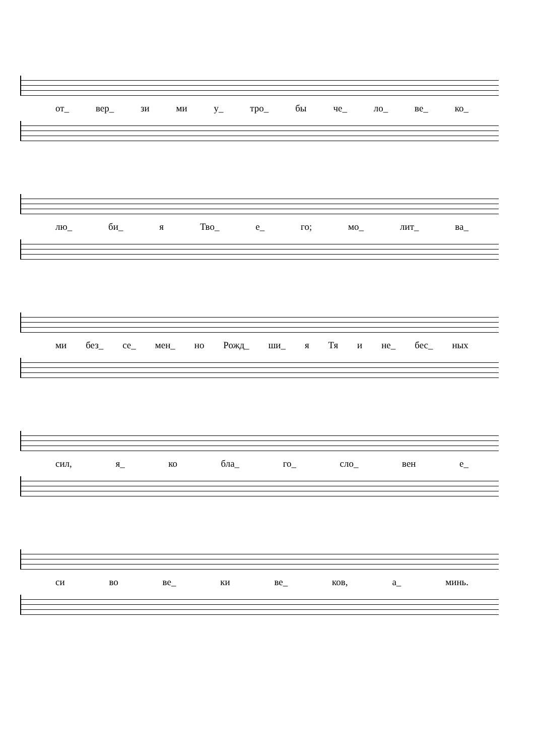от_ вер_ зи ми у_ тро_ бы че_ ло_ ве_ ко_
лю_ би_ я Тво_ е_ го; мо_ лит_ ва_
ми без_ се_ мен_ но Рожд_ ши_ я Тя и не_ бес_ ных
сил, я_ ко бла_ го_ сло_ вен е_
си во ве_ ки ве_ ков, а_ минь.